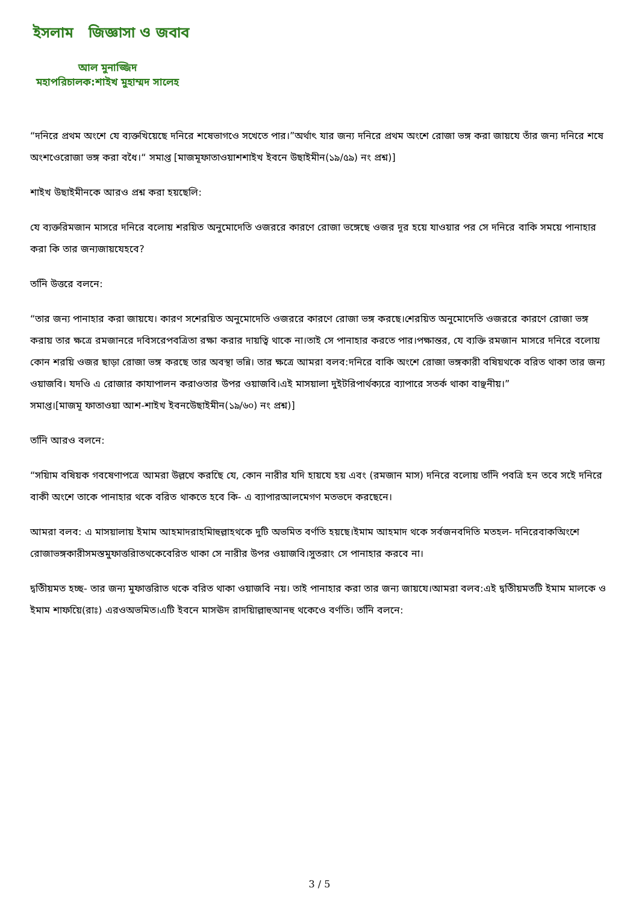ইসলাম জিজ্ঞাসা ও জবাব
আল মুনাজ্জিদ
মহাপরিচালক:শাইখ মুহাম্মদ সালেহ
“দনিরে প্রথম অংশে যে ব্যক্তখিয়েছে দনিরে শষেভাগওে সখেতে পার।”অর্থাৎ যার জন্য দনিরে প্রথম অংশে রোজা ভঙ্গ করা জায়যে তাঁর জন্য দনিরে শষে অংশওেরোজা ভঙ্গ করা বধৈ।“ সমাপ্ত [মাজমূফাতাওয়াশশাইখ ইবনে উছাইমীন(১৯/৫৯) নং প্রশ্ন)]
শাইখ উছাইমীনকে আরও প্রশ্ন করা হয়ছেলি:
যে ব্যক্তরিমজান মাসরে দনিরে বলোয় শরয়িত অনুমোদেতি ওজররে কারণে রোজা ভঙ্গেছে ওজর দূর হয়ে যাওয়ার পর সে দনিরে বাকি সময়ে পানাহার করা কি তার জন্যজায়যেহবে?
তনিি উত্তরে বলনে:
“তার জন্য পানাহার করা জায়যে। কারণ সশেরয়িত অনুমোদেতি ওজররে কারণে রোজা ভঙ্গ করছে।শেরয়িত অনুমোদেতি ওজররে কারণে রোজা ভঙ্গ করায় তার ক্ষত্রে রমজানরে দবিসরেপবত্রিতা রক্ষা করার দায়ত্বি থাকে না।তাই সে পানাহার করতে পার।পক্ষান্তর, যে ব্যক্তি রমজান মাসরে দনিরে বলোয় কোন শরয়ি ওজর ছাড়া রোজা ভঙ্গ করছে তার অবস্থা ভন্নি। তার ক্ষত্রে আমরা বলব:দনিরে বাকি অংশে রোজা ভঙ্গকারী বষিয়থকে বরিত থাকা তার জন্য ওয়াজবি। যদওি এ রোজার কাযাপালন করাওতার উপর ওয়াজবি।এই মাসয়ালা দুইটরিপার্থক্যরে ব্যাপারে সতর্ক থাকা বাঞ্ছনীয়।”
সমাপ্ত।[মাজমূ ফাতাওয়া আশ-শাইখ ইবনউেছাইমীন(১৯/৬০) নং প্রশ্ন)]
তনিি আরও বলনে:
“সয়িাম বষিয়ক গবষেণাপত্রে আমরা উল্লখে করছেি যে, কোন নারীর যদি হায়যে হয় এবং (রমজান মাস) দনিরে বলোয় তনিি পবত্রি হন তবে সইে দনিরে বাকী অংশে তাকে পানাহার থকে বরিত থাকতে হবে কি- এ ব্যাপারআলমেগণ মতভদে করছেনে।
আমরা বলব: এ মাসয়ালায় ইমাম আহমাদরাহমিাহুল্লাহথকে দুটি অভমিত বর্ণতি হয়ছে।ইমাম আহমাদ থকে সর্বজনবদিতি মতহল- দনিরেবাকঅিংশে রোজাভঙ্গকারীসমস্তমুফাত্তরািতথকেবেরিত থাকা সে নারীর উপর ওয়াজবি।সুতরাং সে পানাহার করবে না।
দ্বতিীয়মত হচ্ছ- তার জন্য মুফাত্তরািত থকে বরিত থাকা ওয়াজবি নয়। তাই পানাহার করা তার জন্য জায়যে।আমরা বলব:এই দ্বতিীয়মতটি ইমাম মালকে ও ইমাম শাফয়েি(রাঃ) এরওঅভমিত।এটি ইবনে মাসঊদ রাদয়িাল্লাহুআনহু থকেওে বর্ণতি। তনিি বলনে:
3 / 5